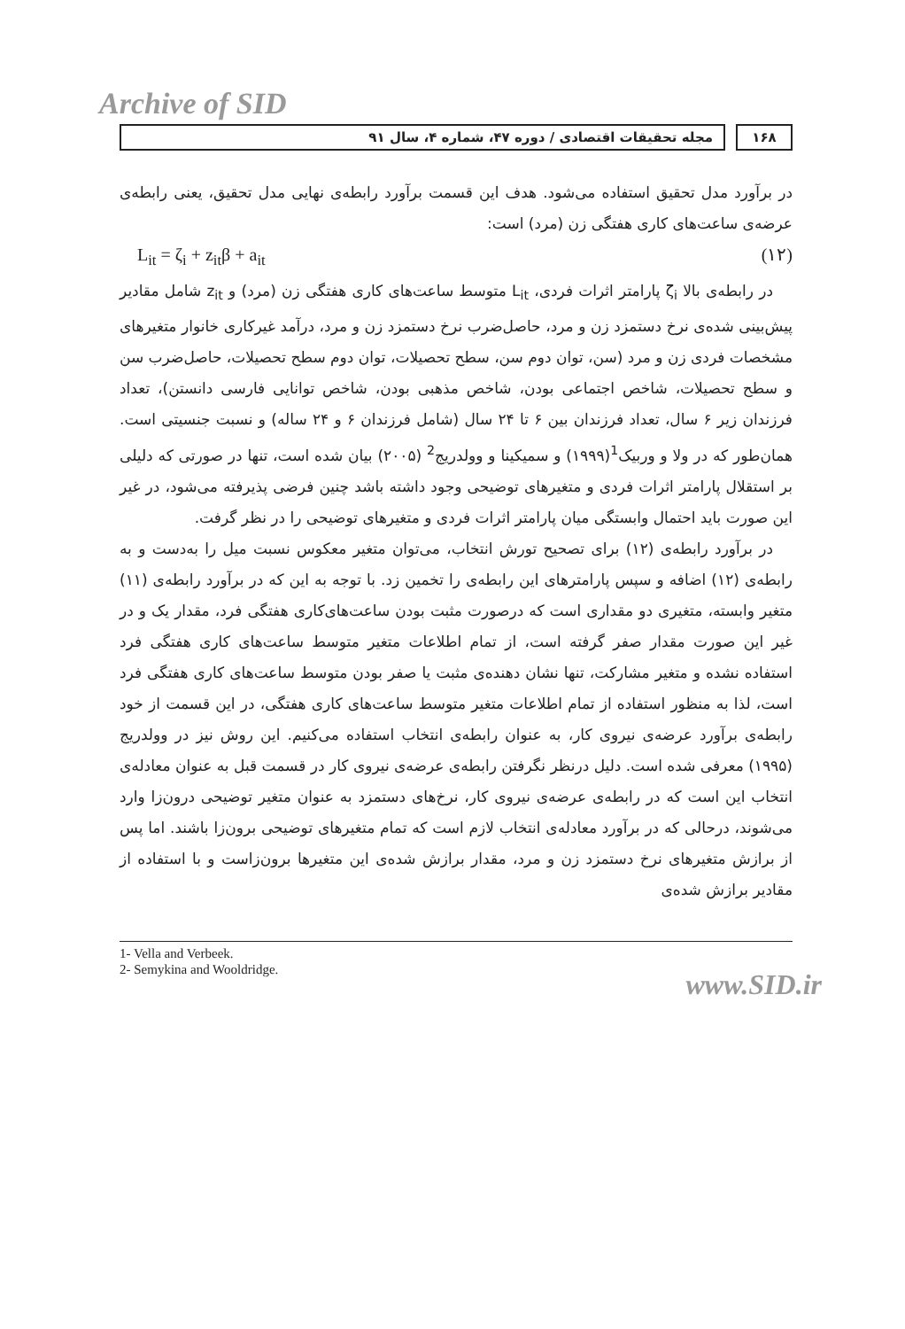Archive of SID
مجله تحقیقات اقتصادی / دوره ۴۷، شماره ۴، سال ۹۱
۱۶۸
در برآورد مدل تحقیق استفاده می‌شود. هدف این قسمت برآورد رابطه‌ی نهایی مدل تحقیق، یعنی رابطه‌ی عرضه‌ی ساعت‌های کاری هفتگی زن (مرد) است:
L<sub>it</sub> = ζ<sub>i</sub> + z<sub>it</sub>β + a<sub>it</sub> (۱۲)
در رابطه‌ی بالا ζ<sub>i</sub> پارامتر اثرات فردی، L<sub>it</sub> متوسط ساعت‌های کاری هفتگی زن (مرد) و z<sub>it</sub> شامل مقادیر پیش‌بینی شده‌ی نرخ دستمزد زن و مرد، حاصل‌ضرب نرخ دستمزد زن و مرد، درآمد غیرکاری خانوار متغیرهای مشخصات فردی زن و مرد (سن، توان دوم سن، سطح تحصیلات، توان دوم سطح تحصیلات، حاصل‌ضرب سن و سطح تحصیلات، شاخص اجتماعی بودن، شاخص مذهبی بودن، شاخص توانایی فارسی دانستن)، تعداد فرزندان زیر ۶ سال، تعداد فرزندان بین ۶ تا ۲۴ سال (شامل فرزندان ۶ و ۲۴ ساله) و نسبت جنسیتی است. همان‌طور که در ولا و وربیک<sup>1</sup>(۱۹۹۹) و سمیکینا و وولدریج<sup>2</sup> (۲۰۰۵) بیان شده است، تنها در صورتی که دلیلی بر استقلال پارامتر اثرات فردی و متغیرهای توضیحی وجود داشته باشد چنین فرضی پذیرفته می‌شود، در غیر این صورت باید احتمال وابستگی میان پارامتر اثرات فردی و متغیرهای توضیحی را در نظر گرفت.
در برآورد رابطه‌ی (۱۲) برای تصحیح تورش انتخاب، می‌توان متغیر معکوس نسبت میل را به‌دست و به رابطه‌ی (۱۲) اضافه و سپس پارامترهای این رابطه‌ی را تخمین زد. با توجه به این که در برآورد رابطه‌ی (۱۱) متغیر وابسته، متغیری دو مقداری است که درصورت مثبت بودن ساعت‌های‌کاری هفتگی فرد، مقدار یک و در غیر این صورت مقدار صفر گرفته است، از تمام اطلاعات متغیر متوسط ساعت‌های کاری هفتگی فرد استفاده نشده و متغیر مشارکت، تنها نشان دهنده‌ی مثبت یا صفر بودن متوسط ساعت‌های کاری هفتگی فرد است، لذا به منظور استفاده از تمام اطلاعات متغیر متوسط ساعت‌های کاری هفتگی، در این قسمت از خود رابطه‌ی برآورد عرضه‌ی نیروی کار، به عنوان رابطه‌ی انتخاب استفاده می‌کنیم. این روش نیز در وولدریج (۱۹۹۵) معرفی شده است. دلیل درنظر نگرفتن رابطه‌ی عرضه‌ی نیروی کار در قسمت قبل به عنوان معادله‌ی انتخاب این است که در رابطه‌ی عرضه‌ی نیروی کار، نرخ‌های دستمزد به عنوان متغیر توضیحی درون‌زا وارد می‌شوند، درحالی که در برآورد معادله‌ی انتخاب لازم است که تمام متغیرهای توضیحی برون‌زا باشند. اما پس از برازش متغیرهای نرخ دستمزد زن و مرد، مقدار برازش شده‌ی این متغیرها برون‌زاست و با استفاده از مقادیر برازش شده‌ی
1- Vella and Verbeek.
2- Semykina and Wooldridge.
www.SID.ir